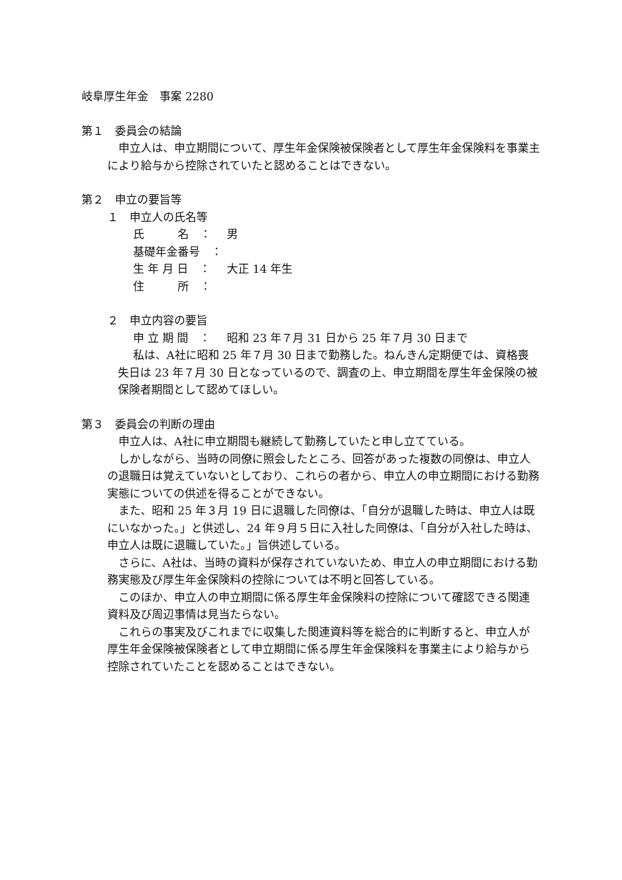岐阜厚生年金　事案 2280
第１　委員会の結論
申立人は、申立期間について、厚生年金保険被保険者として厚生年金保険料を事業主により給与から控除されていたと認めることはできない。
第２　申立の要旨等
１　申立人の氏名等
氏　　　名　： 男
基礎年金番号　：
生 年 月 日　： 大正 14 年生
住　　　所　：
２　申立内容の要旨
申 立 期 間　： 昭和 23 年７月 31 日から 25 年７月 30 日まで
私は、A社に昭和 25 年７月 30 日まで勤務した。ねんきん定期便では、資格喪失日は 23 年７月 30 日となっているので、調査の上、申立期間を厚生年金保険の被保険者期間として認めてほしい。
第３　委員会の判断の理由
申立人は、A社に申立期間も継続して勤務していたと申し立てている。
しかしながら、当時の同僚に照会したところ、回答があった複数の同僚は、申立人の退職日は覚えていないとしており、これらの者から、申立人の申立期間における勤務実態についての供述を得ることができない。
また、昭和 25 年３月 19 日に退職した同僚は、「自分が退職した時は、申立人は既にいなかった。」と供述し、24 年９月５日に入社した同僚は、「自分が入社した時は、申立人は既に退職していた。」旨供述している。
さらに、A社は、当時の資料が保存されていないため、申立人の申立期間における勤務実態及び厚生年金保険料の控除については不明と回答している。
このほか、申立人の申立期間に係る厚生年金保険料の控除について確認できる関連資料及び周辺事情は見当たらない。
これらの事実及びこれまでに収集した関連資料等を総合的に判断すると、申立人が厚生年金保険被保険者として申立期間に係る厚生年金保険料を事業主により給与から控除されていたことを認めることはできない。